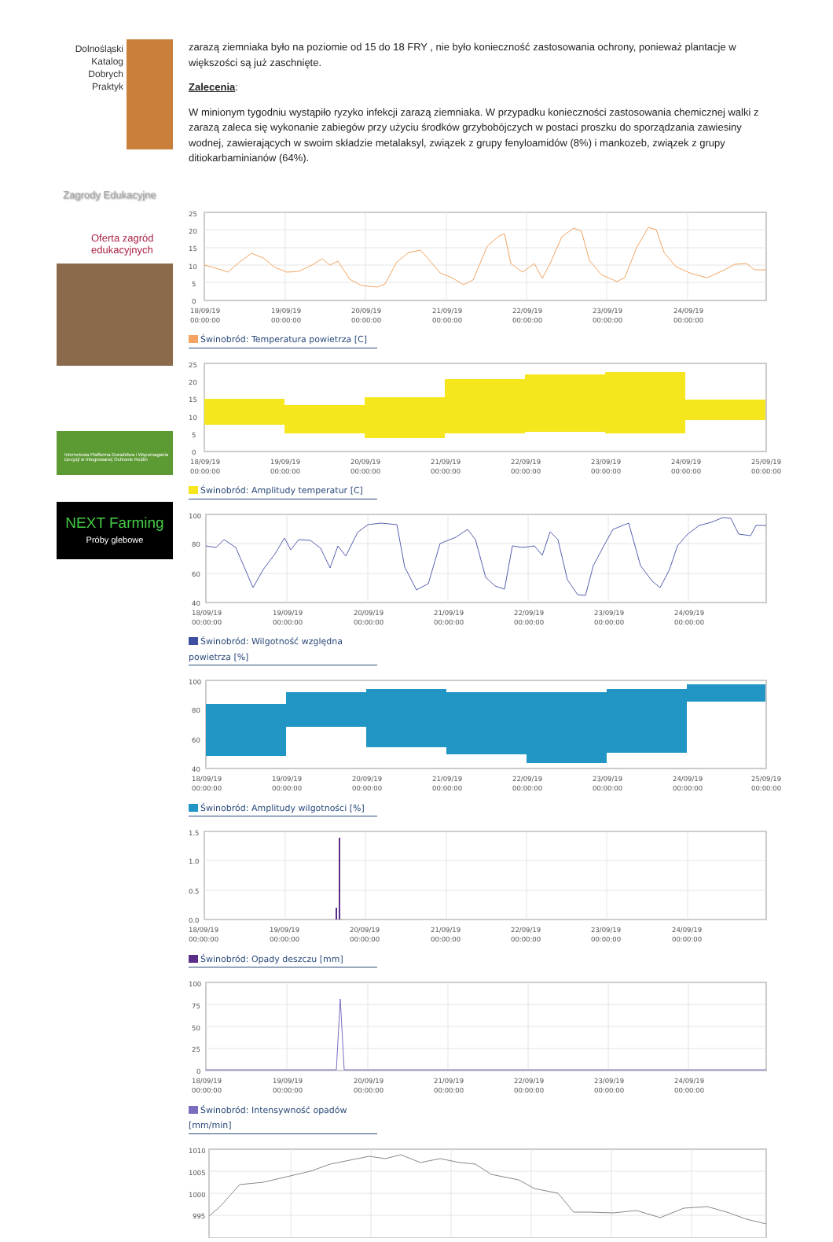Dolnośląski
Katalog
Dobrych
Praktyk
Zagrody Edukacyjne
Oferta zagród
edukacyjnych
Internetowa Platforma Doradztwa i Wspomagania Decyzji w Integrowanej Ochronie Roślin
NEXT Farming
Próby glebowe
zarazą ziemniaka było na poziomie od 15 do 18 FRY , nie było konieczność zastosowania ochrony, ponieważ plantacje w większości są już zaschnięte.
Zalecenia:
W minionym tygodniu wystąpiło ryzyko infekcji zarazą ziemniaka. W przypadku konieczności zastosowania chemicznej walki z zarazą zaleca się wykonanie zabiegów przy użyciu środków grzybobójczych w postaci proszku do sporządzania zawiesiny wodnej, zawierających w swoim składzie metalaksyl, związek z grupy fenyloamidów (8%) i mankozeb, związek z grupy ditiokarbaminianów (64%).
25
20
15
10
5
0
18/09/19
00:00:00
19/09/19
00:00:00
20/09/19
00:00:00
21/09/19
00:00:00
22/09/19
00:00:00
23/09/19
00:00:00
24/09/19
00:00:00
Świnobród: Temperatura powietrza [C]
25
20
15
10
5
0
18/09/19
00:00:00
19/09/19
00:00:00
20/09/19
00:00:00
21/09/19
00:00:00
22/09/19
00:00:00
23/09/19
00:00:00
24/09/19
00:00:00
25/09/19
00:00:00
Świnobród: Amplitudy temperatur [C]
100
80
60
40
18/09/19
00:00:00
19/09/19
00:00:00
20/09/19
00:00:00
21/09/19
00:00:00
22/09/19
00:00:00
23/09/19
00:00:00
24/09/19
00:00:00
Świnobród: Wilgotność względna powietrza [%]
100
80
60
40
18/09/19
00:00:00
19/09/19
00:00:00
20/09/19
00:00:00
21/09/19
00:00:00
22/09/19
00:00:00
23/09/19
00:00:00
24/09/19
00:00:00
25/09/19
00:00:00
Świnobród: Amplitudy wilgotności [%]
1.5
1.0
0.5
0.0
18/09/19
00:00:00
19/09/19
00:00:00
20/09/19
00:00:00
21/09/19
00:00:00
22/09/19
00:00:00
23/09/19
00:00:00
24/09/19
00:00:00
Świnobród: Opady deszczu [mm]
100
75
50
25
0
18/09/19
00:00:00
19/09/19
00:00:00
20/09/19
00:00:00
21/09/19
00:00:00
22/09/19
00:00:00
23/09/19
00:00:00
24/09/19
00:00:00
Świnobród: Intensywność opadów [mm/min]
1010
1005
1000
995